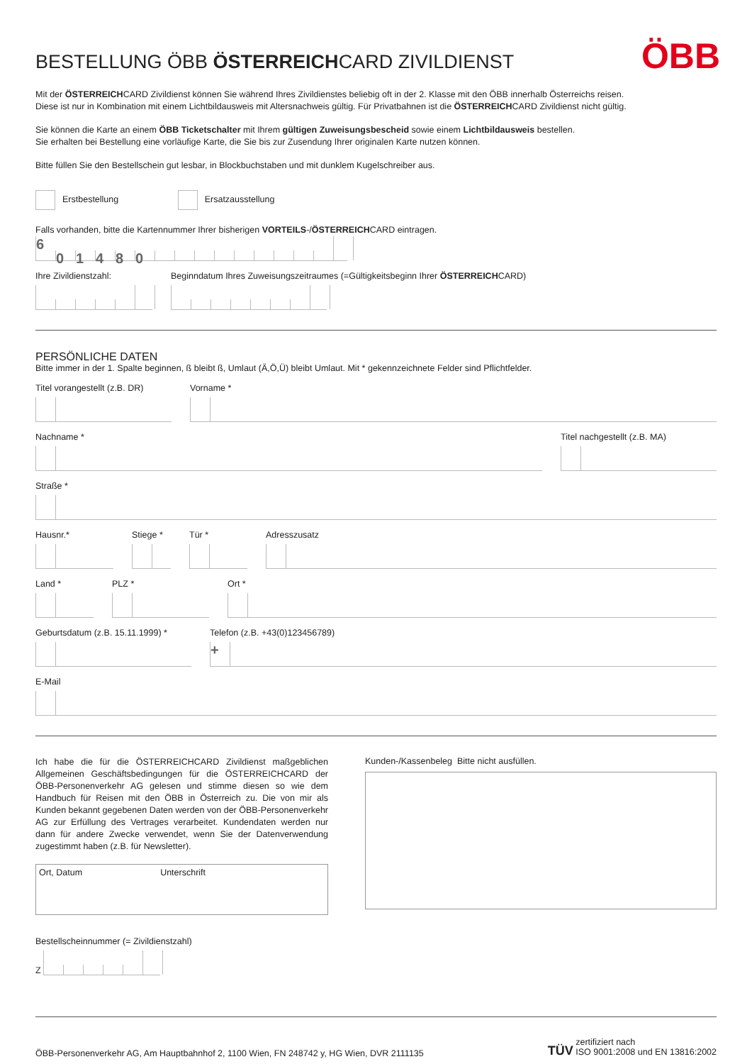ÖBB
BESTELLUNG ÖBB ÖSTERREICHCARD ZIVILDIENST
Mit der ÖSTERREICHCARD Zivildienst können Sie während Ihres Zivildienstes beliebig oft in der 2. Klasse mit den ÖBB innerhalb Österreichs reisen.
Diese ist nur in Kombination mit einem Lichtbildausweis mit Altersnachweis gültig. Für Privatbahnen ist die ÖSTERREICHCARD Zivildienst nicht gültig.
Sie können die Karte an einem ÖBB Ticketschalter mit Ihrem gültigen Zuweisungsbescheid sowie einem Lichtbildausweis bestellen.
Sie erhalten bei Bestellung eine vorläufige Karte, die Sie bis zur Zusendung Ihrer originalen Karte nutzen können.
Bitte füllen Sie den Bestellschein gut lesbar, in Blockbuchstaben und mit dunklem Kugelschreiber aus.
Erstbestellung Ersatzausstellung
Falls vorhanden, bitte die Kartennummer Ihrer bisherigen VORTEILS-/ÖSTERREICHCARD eintragen.
601480
Ihre Zivildienstzahl: Beginndatum Ihres Zuweisungszeitraumes (=Gültigkeitsbeginn Ihrer ÖSTERREICHCARD)
PERSÖNLICHE DATEN
Bitte immer in der 1. Spalte beginnen, ß bleibt ß, Umlaut (Ä,Ö,Ü) bleibt Umlaut. Mit * gekennzeichnete Felder sind Pflichtfelder.
Titel vorangestellt (z.B. DR) Vorname *
Nachname * Titel nachgestellt (z.B. MA)
Straße *
Hausnr.* Stiege * Tür * Adresszusatz
Land * PLZ * Ort *
Geburtsdatum (z.B. 15.11.1999) *
Telefon (z.B. +43(0)123456789)
+
E-Mail
Ich habe die für die ÖSTERREICHCARD Zivildienst maßgeblichen Allgemeinen Geschäftsbedingungen für die ÖSTERREICHCARD der ÖBB-Personenverkehr AG gelesen und stimme diesen so wie dem Handbuch für Reisen mit den ÖBB in Österreich zu. Die von mir als Kunden bekannt gegebenen Daten werden von der ÖBB-Personenverkehr AG zur Erfüllung des Vertrages verarbeitet. Kundendaten werden nur dann für andere Zwecke verwendet, wenn Sie der Datenverwendung zugestimmt haben (z.B. für Newsletter).
Ort, Datum Unterschrift
Kunden-/Kassenbeleg Bitte nicht ausfüllen.
Bestellscheinnummer (= Zivildienstzahl)
Z
ÖBB-Personenverkehr AG, Am Hauptbahnhof 2, 1100 Wien, FN 248742 y, HG Wien, DVR 2111135 TÜV zertifiziert nach
ISO 9001:2008 und EN 13816:2002